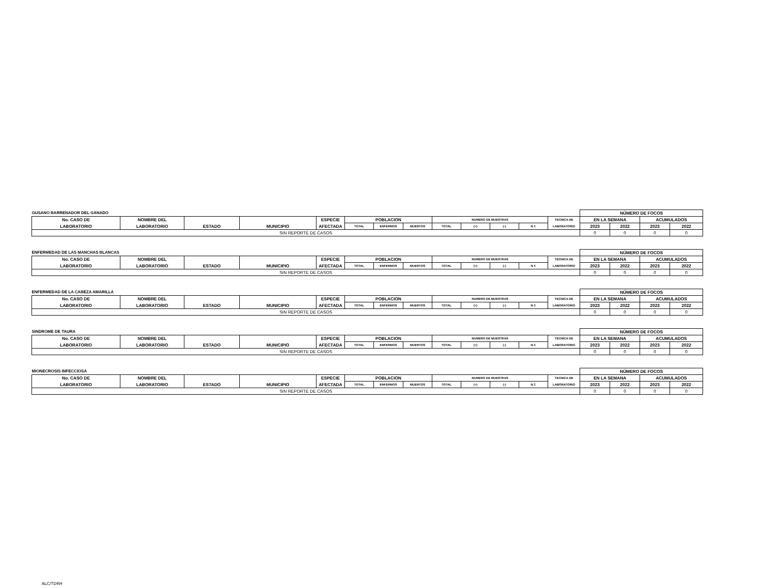| GUSANO BARRENADOR DEL GANADO | | | | | | | | | | | | | NÚMERO DE FOCOS | | | |
| No. CASO DE | NOMBRE DEL | | | ESPECIE | POBLACION | | | NUMERO DE MUESTRAS | | | | TECNICA DE | EN LA SEMANA | | ACUMULADOS | |
| LABORATORIO | LABORATORIO | ESTADO | MUNICIPIO | AFECTADA | TOTAL | ENFERMOS | MUERTOS | TOTAL | (+) | (-) | N.T. | LABORATORIO | 2023 | 2022 | 2023 | 2022 |
| SIN REPORTE DE CASOS | | | | | | | | | | | | | 0 | 0 | 0 | 0 |
| ENFERMEDAD DE LAS MANCHAS BLANCAS | | | | | | | | | | | | | NÚMERO DE FOCOS | | | |
| No. CASO DE | NOMBRE DEL | | | ESPECIE | POBLACION | | | NUMERO DE MUESTRAS | | | | TECNICA DE | EN LA SEMANA | | ACUMULADOS | |
| LABORATORIO | LABORATORIO | ESTADO | MUNICIPIO | AFECTADA | TOTAL | ENFERMOS | MUERTOS | TOTAL | (+) | (-) | N.T. | LABORATORIO | 2023 | 2022 | 2023 | 2022 |
| SIN REPORTE DE CASOS | | | | | | | | | | | | | 0 | 0 | 0 | 0 |
| ENFERMEDAD DE LA CABEZA AMARILLA | | | | | | | | | | | | | NÚMERO DE FOCOS | | | |
| No. CASO DE | NOMBRE DEL | | | ESPECIE | POBLACION | | | NUMERO DE MUESTRAS | | | | TECNICA DE | EN LA SEMANA | | ACUMULADOS | |
| LABORATORIO | LABORATORIO | ESTADO | MUNICIPIO | AFECTADA | TOTAL | ENFERMOS | MUERTOS | TOTAL | (+) | (-) | N.T. | LABORATORIO | 2023 | 2022 | 2023 | 2022 |
| SIN REPORTE DE CASOS | | | | | | | | | | | | | 0 | 0 | 0 | 0 |
| SINDROME DE TAURA | | | | | | | | | | | | | NÚMERO DE FOCOS | | | |
| No. CASO DE | NOMBRE DEL | | | ESPECIE | POBLACION | | | NUMERO DE MUESTRAS | | | | TECNICA DE | EN LA SEMANA | | ACUMULADOS | |
| LABORATORIO | LABORATORIO | ESTADO | MUNICIPIO | AFECTADA | TOTAL | ENFERMOS | MUERTOS | TOTAL | (+) | (-) | N.T. | LABORATORIO | 2023 | 2022 | 2023 | 2022 |
| SIN REPORTE DE CASOS | | | | | | | | | | | | | 0 | 0 | 0 | 0 |
| MIONECROSIS INFECCIOSA | | | | | | | | | | | | | NÚMERO DE FOCOS | | | |
| No. CASO DE | NOMBRE DEL | | | ESPECIE | POBLACION | | | NUMERO DE MUESTRAS | | | | TECNICA DE | EN LA SEMANA | | ACUMULADOS | |
| LABORATORIO | LABORATORIO | ESTADO | MUNICIPIO | AFECTADA | TOTAL | ENFERMOS | MUERTOS | TOTAL | (+) | (-) | N.T. | LABORATORIO | 2023 | 2022 | 2023 | 2022 |
| SIN REPORTE DE CASOS | | | | | | | | | | | | | 0 | 0 | 0 | 0 |
ALC/TDRH